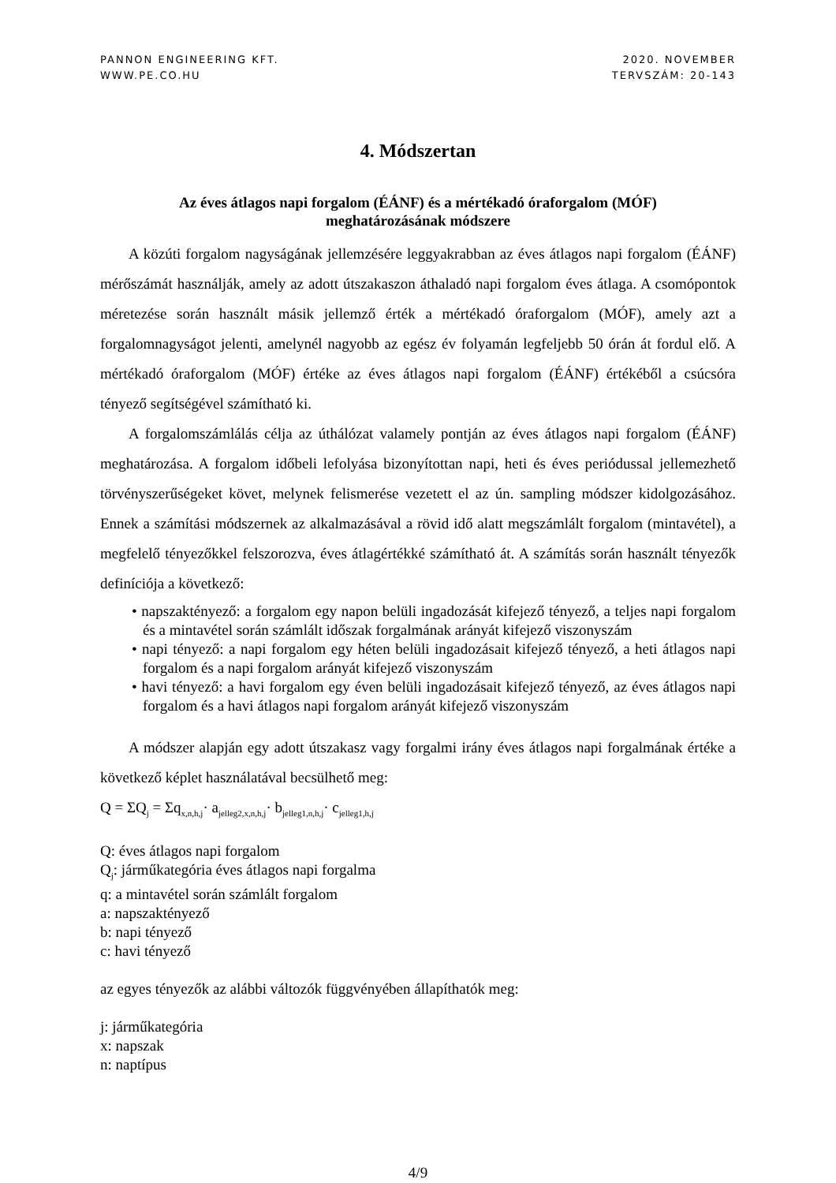PANNON ENGINEERING KFT.
WWW.PE.CO.HU
2020. NOVEMBER
TERVSZÁM: 20-143
4. Módszertan
Az éves átlagos napi forgalom (ÉÁNF) és a mértékadó óraforgalom (MÓF)
meghatározásának módszere
A közúti forgalom nagyságának jellemzésére leggyakrabban az éves átlagos napi forgalom (ÉÁNF) mérőszámát használják, amely az adott útszakaszon áthaladó napi forgalom éves átlaga. A csomópontok méretezése során használt másik jellemző érték a mértékadó óraforgalom (MÓF), amely azt a forgalomnagyságot jelenti, amelynél nagyobb az egész év folyamán legfeljebb 50 órán át fordul elő. A mértékadó óraforgalom (MÓF) értéke az éves átlagos napi forgalom (ÉÁNF) értékéből a csúcsóra tényező segítségével számítható ki.
A forgalomszámlálás célja az úthálózat valamely pontján az éves átlagos napi forgalom (ÉÁNF) meghatározása. A forgalom időbeli lefolyása bizonyítottan napi, heti és éves periódussal jellemezhető törvényszerűségeket követ, melynek felismerése vezetett el az ún. sampling módszer kidolgozásához. Ennek a számítási módszernek az alkalmazásával a rövid idő alatt megszámlált forgalom (mintavétel), a megfelelő tényezőkkel felszorozva, éves átlagértékké számítható át. A számítás során használt tényezők definíciója a következő:
• napszaktényező: a forgalom egy napon belüli ingadozását kifejező tényező, a teljes napi forgalom és a mintavétel során számlált időszak forgalmának arányát kifejező viszonyszám
• napi tényező: a napi forgalom egy héten belüli ingadozásait kifejező tényező, a heti átlagos napi forgalom és a napi forgalom arányát kifejező viszonyszám
• havi tényező: a havi forgalom egy éven belüli ingadozásait kifejező tényező, az éves átlagos napi forgalom és a havi átlagos napi forgalom arányát kifejező viszonyszám
A módszer alapján egy adott útszakasz vagy forgalmi irány éves átlagos napi forgalmának értéke a következő képlet használatával becsülhető meg:
Q = ΣQ<sub>j</sub> = Σq<sub>x,n,h,j</sub>· a<sub>jelleg2,x,n,h,j</sub>· b<sub>jelleg1,n,h,j</sub>· c<sub>jelleg1,h,j</sub>
Q: éves átlagos napi forgalom
Q<sub>j</sub>: járműkategória éves átlagos napi forgalma
q: a mintavétel során számlált forgalom
a: napszaktényező
b: napi tényező
c: havi tényező
az egyes tényezők az alábbi változók függvényében állapíthatók meg:
j: járműkategória
x: napszak
n: naptípus
4/9